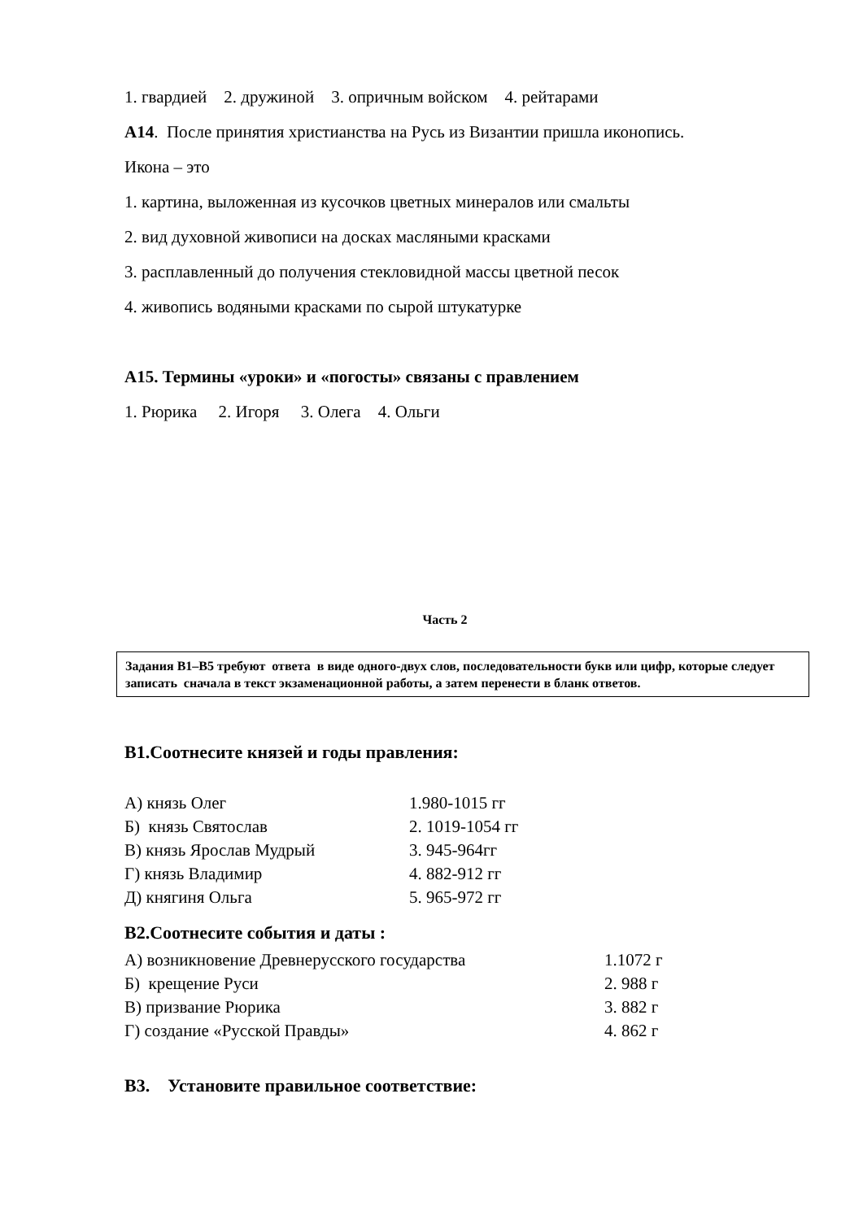1. гвардией 2. дружиной 3. опричным войском 4. рейтарами
А14. После принятия христианства на Русь из Византии пришла иконопись.
Икона – это
1. картина, выложенная из кусочков цветных минералов или смальты
2. вид духовной живописи на досках масляными красками
3. расплавленный до получения стекловидной массы цветной песок
4. живопись водяными красками по сырой штукатурке
А15. Термины «уроки» и «погосты» связаны с правлением
1. Рюрика 2. Игоря 3. Олега 4. Ольги
Часть 2
Задания В1–В5 требуют ответа в виде одного-двух слов, последовательности букв или цифр, которые следует записать сначала в текст экзаменационной работы, а затем перенести в бланк ответов.
В1.Соотнесите князей и годы правления:
| А) князь Олег | 1.980-1015 гг |
| Б) князь Святослав | 2. 1019-1054 гг |
| В) князь Ярослав Мудрый | 3. 945-964гг |
| Г) князь Владимир | 4. 882-912 гг |
| Д) княгиня Ольга | 5. 965-972 гг |
В2.Соотнесите события и даты :
| А) возникновение Древнерусского государства | 1.1072 г |
| Б) крещение Руси | 2. 988 г |
| В) призвание Рюрика | 3. 882 г |
| Г) создание «Русской Правды» | 4. 862 г |
В3. Установите правильное соответствие: